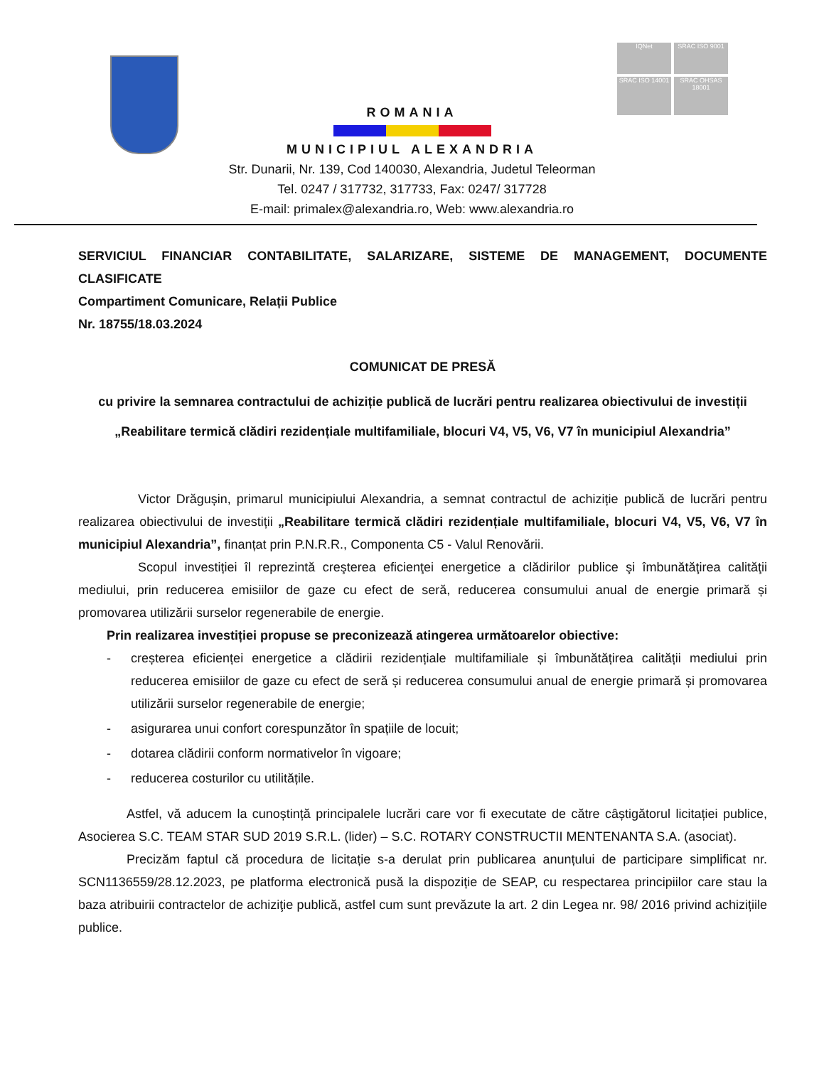IQNet
SRAC ISO 9001
SRAC ISO 14001
SRAC OHSAS 18001
ROMANIA
MUNICIPIUL ALEXANDRIA
Str. Dunarii, Nr. 139, Cod 140030, Alexandria, Judetul Teleorman
Tel. 0247 / 317732, 317733, Fax: 0247/ 317728
E-mail: primalex@alexandria.ro, Web: www.alexandria.ro
SERVICIUL FINANCIAR CONTABILITATE, SALARIZARE, SISTEME DE MANAGEMENT, DOCUMENTE CLASIFICATE
Compartiment Comunicare, Relații Publice
Nr. 18755/18.03.2024
COMUNICAT DE PRESĂ
cu privire la semnarea contractului de achiziție publică de lucrări pentru realizarea obiectivului de investiții „Reabilitare termică clădiri rezidențiale multifamiliale, blocuri V4, V5, V6, V7 în municipiul Alexandria”
Victor Drăgușin, primarul municipiului Alexandria, a semnat contractul de achiziție publică de lucrări pentru realizarea obiectivului de investiții „Reabilitare termică clădiri rezidențiale multifamiliale, blocuri V4, V5, V6, V7 în municipiul Alexandria”, finanțat prin P.N.R.R., Componenta C5 - Valul Renovării.
Scopul investiției îl reprezintă creşterea eficienţei energetice a clădirilor publice şi îmbunătăţirea calităţii mediului, prin reducerea emisiilor de gaze cu efect de seră, reducerea consumului anual de energie primară și promovarea utilizării surselor regenerabile de energie.
Prin realizarea investiției propuse se preconizează atingerea următoarelor obiective:
- creșterea eficienței energetice a clădirii rezidențiale multifamiliale și îmbunătățirea calității mediului prin reducerea emisiilor de gaze cu efect de seră și reducerea consumului anual de energie primară și promovarea utilizării surselor regenerabile de energie;
- asigurarea unui confort corespunzător în spațiile de locuit;
- dotarea clădirii conform normativelor în vigoare;
- reducerea costurilor cu utilitățile.
Astfel, vă aducem la cunoștință principalele lucrări care vor fi executate de către câștigătorul licitației publice, Asocierea S.C. TEAM STAR SUD 2019 S.R.L. (lider) – S.C. ROTARY CONSTRUCTII MENTENANTA S.A. (asociat).
Precizăm faptul că procedura de licitație s-a derulat prin publicarea anunțului de participare simplificat nr. SCN1136559/28.12.2023, pe platforma electronică pusă la dispoziție de SEAP, cu respectarea principiilor care stau la baza atribuirii contractelor de achiziţie publică, astfel cum sunt prevăzute la art. 2 din Legea nr. 98/ 2016 privind achizițiile publice.